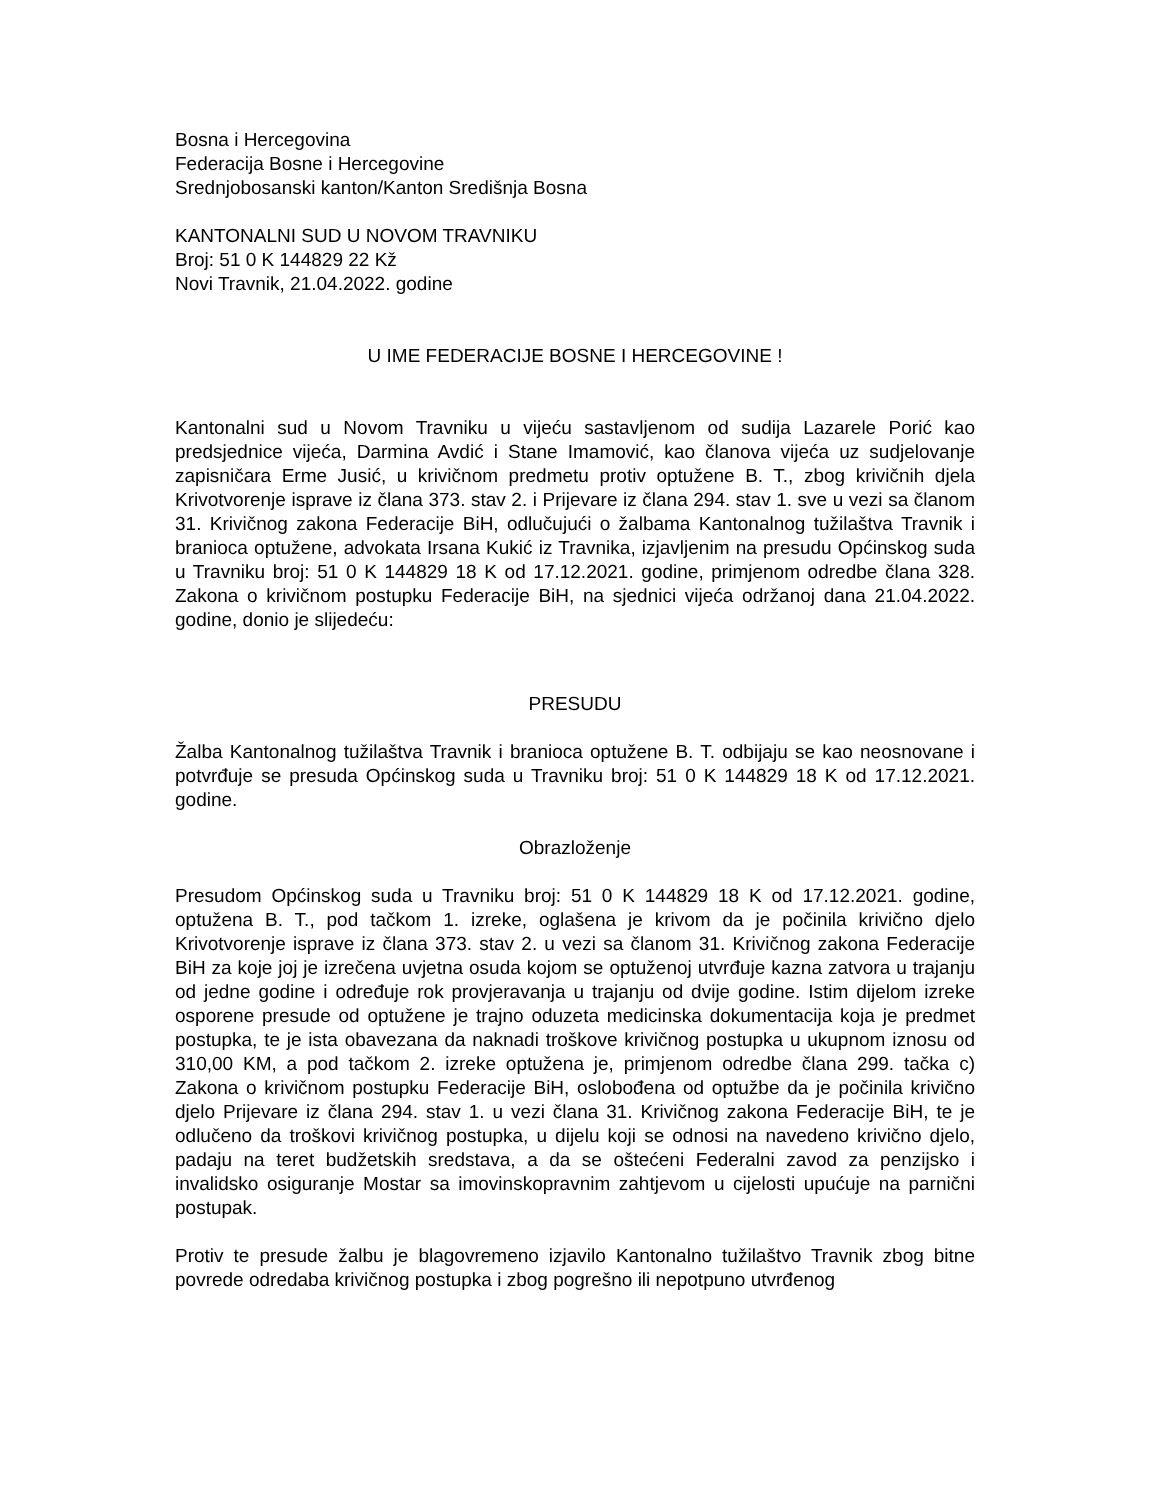Bosna i Hercegovina
Federacija Bosne i Hercegovine
Srednjobosanski kanton/Kanton Središnja Bosna
KANTONALNI SUD U NOVOM TRAVNIKU
Broj: 51 0 K 144829 22 Kž
Novi Travnik, 21.04.2022. godine
U IME FEDERACIJE BOSNE I HERCEGOVINE !
Kantonalni sud u Novom Travniku u vijeću sastavljenom od sudija Lazarele Porić kao predsjednice vijeća, Darmina Avdić i Stane Imamović, kao članova vijeća uz sudjelovanje zapisničara Erme Jusić, u krivičnom predmetu protiv optužene B. T., zbog krivičnih djela Krivotvorenje isprave iz člana 373. stav 2. i Prijevare iz člana 294. stav 1. sve u vezi sa članom 31. Krivičnog zakona Federacije BiH, odlučujući o žalbama Kantonalnog tužilaštva Travnik i branioca optužene, advokata Irsana Kukić iz Travnika, izjavljenim na presudu Općinskog suda u Travniku broj: 51 0 K 144829 18 K od 17.12.2021. godine, primjenom odredbe člana 328. Zakona o krivičnom postupku Federacije BiH, na sjednici vijeća održanoj dana 21.04.2022. godine, donio je slijedeću:
PRESUDU
Žalba Kantonalnog tužilaštva Travnik i branioca optužene B. T. odbijaju se kao neosnovane i potvrđuje se presuda Općinskog suda u Travniku broj: 51 0 K 144829 18 K od 17.12.2021. godine.
Obrazloženje
Presudom Općinskog suda u Travniku broj: 51 0 K 144829 18 K od 17.12.2021. godine, optužena B. T., pod tačkom 1. izreke, oglašena je krivom da je počinila krivično djelo Krivotvorenje isprave iz člana 373. stav 2. u vezi sa članom 31. Krivičnog zakona Federacije BiH za koje joj je izrečena uvjetna osuda kojom se optuženoj utvrđuje kazna zatvora u trajanju od jedne godine i određuje rok provjeravanja u trajanju od dvije godine. Istim dijelom izreke osporene presude od optužene je trajno oduzeta medicinska dokumentacija koja je predmet postupka, te je ista obavezana da naknadi troškove krivičnog postupka u ukupnom iznosu od 310,00 KM, a pod tačkom 2. izreke optužena je, primjenom odredbe člana 299. tačka c) Zakona o krivičnom postupku Federacije BiH, oslobođena od optužbe da je počinila krivično djelo Prijevare iz člana 294. stav 1. u vezi člana 31. Krivičnog zakona Federacije BiH, te je odlučeno da troškovi krivičnog postupka, u dijelu koji se odnosi na navedeno krivično djelo, padaju na teret budžetskih sredstava, a da se oštećeni Federalni zavod za penzijsko i invalidsko osiguranje Mostar sa imovinskopravnim zahtjevom u cijelosti upućuje na parnični postupak.
Protiv te presude žalbu je blagovremeno izjavilo Kantonalno tužilaštvo Travnik zbog bitne povrede odredaba krivičnog postupka i zbog pogrešno ili nepotpuno utvrđenog